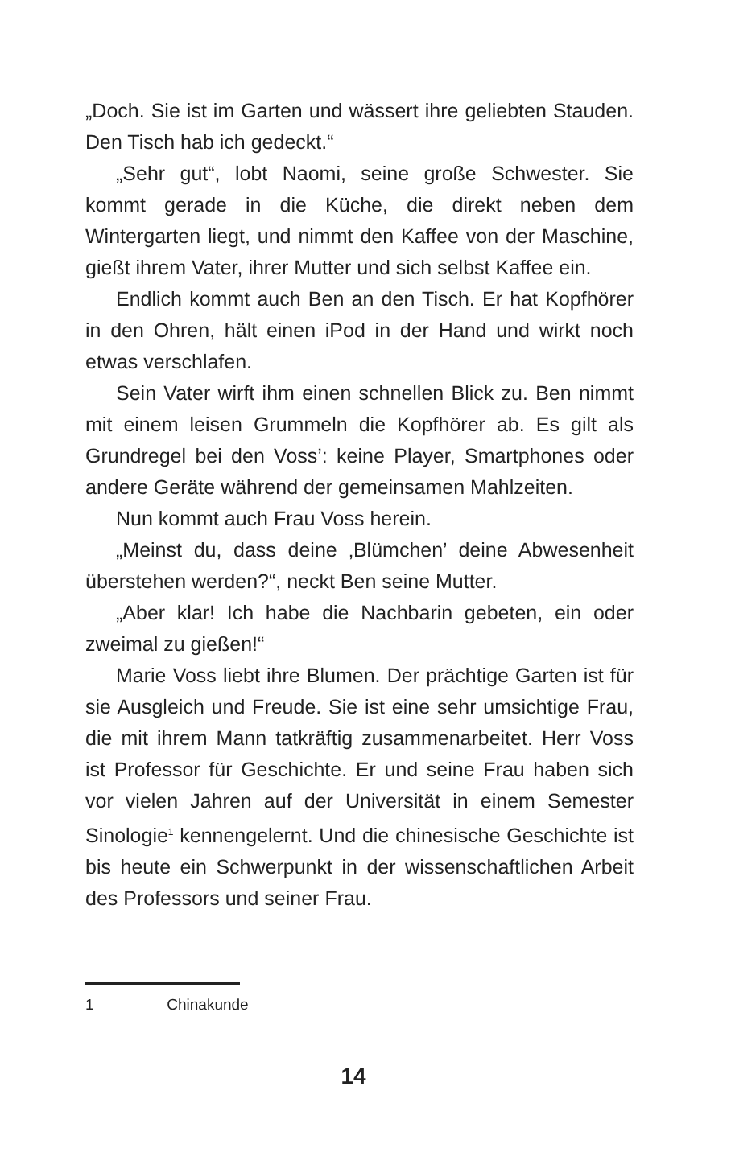„Doch. Sie ist im Garten und wässert ihre geliebten Stauden. Den Tisch hab ich gedeckt.“
„Sehr gut“, lobt Naomi, seine große Schwester. Sie kommt gerade in die Küche, die direkt neben dem Wintergarten liegt, und nimmt den Kaffee von der Maschine, gießt ihrem Vater, ihrer Mutter und sich selbst Kaffee ein.
Endlich kommt auch Ben an den Tisch. Er hat Kopfhörer in den Ohren, hält einen iPod in der Hand und wirkt noch etwas verschlafen.
Sein Vater wirft ihm einen schnellen Blick zu. Ben nimmt mit einem leisen Grummeln die Kopfhörer ab. Es gilt als Grundregel bei den Voss’: keine Player, Smartphones oder andere Geräte während der gemeinsamen Mahlzeiten.
Nun kommt auch Frau Voss herein.
„Meinst du, dass deine ‚Blümchen’ deine Abwesenheit überstehen werden?“, neckt Ben seine Mutter.
„Aber klar! Ich habe die Nachbarin gebeten, ein oder zweimal zu gießen!“
Marie Voss liebt ihre Blumen. Der prächtige Garten ist für sie Ausgleich und Freude. Sie ist eine sehr umsichtige Frau, die mit ihrem Mann tatkräftig zusammenarbeitet. Herr Voss ist Professor für Geschichte. Er und seine Frau haben sich vor vielen Jahren auf der Universität in einem Semester Sinologie<sup>1</sup> kennengelernt. Und die chinesische Geschichte ist bis heute ein Schwerpunkt in der wissenschaftlichen Arbeit des Professors und seiner Frau.
1 Chinakunde
14